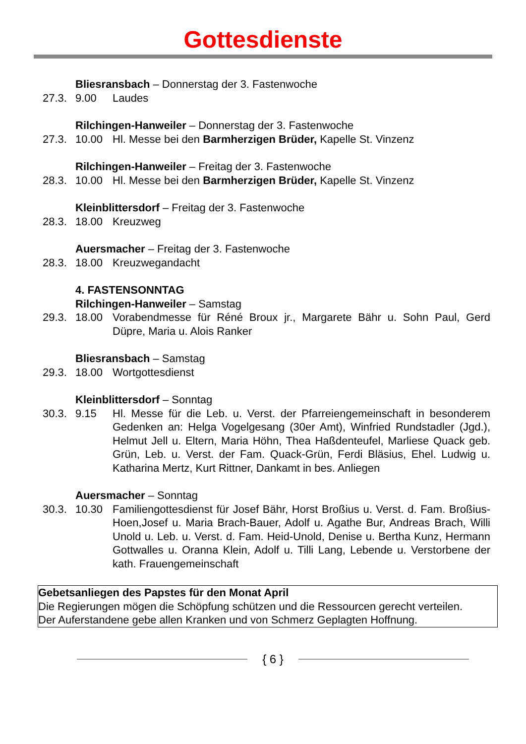Gottesdienste
Bliesransbach – Donnerstag der 3. Fastenwoche
27.3. 9.00 Laudes
Rilchingen-Hanweiler – Donnerstag der 3. Fastenwoche
27.3. 10.00 Hl. Messe bei den Barmherzigen Brüder, Kapelle St. Vinzenz
Rilchingen-Hanweiler – Freitag der 3. Fastenwoche
28.3. 10.00 Hl. Messe bei den Barmherzigen Brüder, Kapelle St. Vinzenz
Kleinblittersdorf – Freitag der 3. Fastenwoche
28.3. 18.00 Kreuzweg
Auersmacher – Freitag der 3. Fastenwoche
28.3. 18.00 Kreuzwegandacht
4. FASTENSONNTAG
Rilchingen-Hanweiler – Samstag
29.3. 18.00 Vorabendmesse für Réné Broux jr., Margarete Bähr u. Sohn Paul, Gerd Düpre, Maria u. Alois Ranker
Bliesransbach – Samstag
29.3. 18.00 Wortgottesdienst
Kleinblittersdorf – Sonntag
30.3. 9.15 Hl. Messe für die Leb. u. Verst. der Pfarreiengemeinschaft in besonderem Gedenken an: Helga Vogelgesang (30er Amt), Winfried Rundstadler (Jgd.), Helmut Jell u. Eltern, Maria Höhn, Thea Haßdenteufel, Marliese Quack geb. Grün, Leb. u. Verst. der Fam. Quack-Grün, Ferdi Bläsius, Ehel. Ludwig u. Katharina Mertz, Kurt Rittner, Dankamt in bes. Anliegen
Auersmacher – Sonntag
30.3. 10.30 Familiengottesdienst für Josef Bähr, Horst Broßius u. Verst. d. Fam. Broßius-Hoen,Josef u. Maria Brach-Bauer, Adolf u. Agathe Bur, Andreas Brach, Willi Unold u. Leb. u. Verst. d. Fam. Heid-Unold, Denise u. Bertha Kunz, Hermann Gottwalles u. Oranna Klein, Adolf u. Tilli Lang, Lebende u. Verstorbene der kath. Frauengemeinschaft
Gebetsanliegen des Papstes für den Monat April
Die Regierungen mögen die Schöpfung schützen und die Ressourcen gerecht verteilen.
Der Auferstandene gebe allen Kranken und von Schmerz Geplagten Hoffnung.
{ 6 }